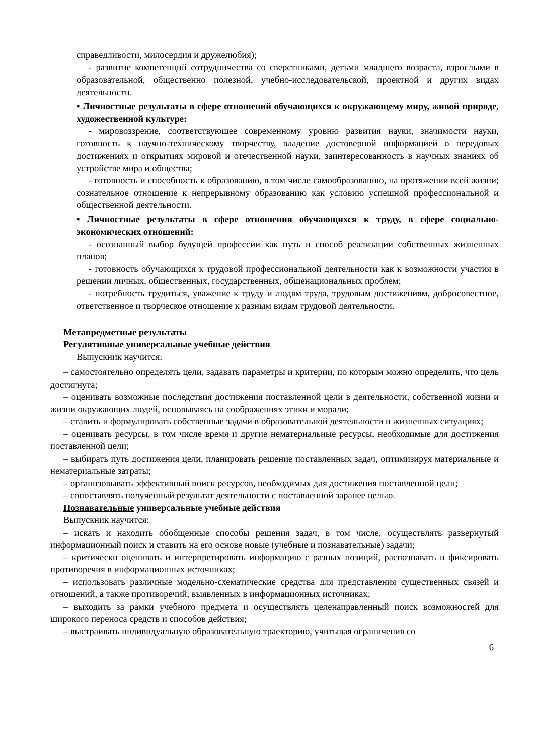справедливости, милосердия и дружелюбия);
- развитие компетенций сотрудничества со сверстниками, детьми младшего возраста, взрослыми в образовательной, общественно полезной, учебно-исследовательской, проектной и других видах деятельности.
• Личностные результаты в сфере отношений обучающихся к окружающему миру, живой природе, художественной культуре:
- мировоззрение, соответствующее современному уровню развития науки, значимости науки, готовность к научно-техническому творчеству, владение достоверной информацией о передовых достижениях и открытиях мировой и отечественной науки, заинтересованность в научных знаниях об устройстве мира и общества;
- готовность и способность к образованию, в том числе самообразованию, на протяжении всей жизни; сознательное отношение к непрерывному образованию как условию успешной профессиональной и общественной деятельности.
• Личностные результаты в сфере отношения обучающихся к труду, в сфере социально-экономических отношений:
- осознанный выбор будущей профессии как путь и способ реализации собственных жизненных планов;
- готовность обучающихся к трудовой профессиональной деятельности как к возможности участия в решении личных, общественных, государственных, общенациональных проблем;
- потребность трудиться, уважение к труду и людям труда, трудовым достижениям, добросовестное, ответственное и творческое отношение к разным видам трудовой деятельности.
Метапредметные результаты
Регулятивные универсальные учебные действия
Выпускник научится:
– самостоятельно определять цели, задавать параметры и критерии, по которым можно определить, что цель достигнута;
– оценивать возможные последствия достижения поставленной цели в деятельности, собственной жизни и жизни окружающих людей, основываясь на соображениях этики и морали;
– ставить и формулировать собственные задачи в образовательной деятельности и жизненных ситуациях;
– оценивать ресурсы, в том числе время и другие нематериальные ресурсы, необходимые для достижения поставленной цели;
– выбирать путь достижения цели, планировать решение поставленных задач, оптимизируя материальные и нематериальные затраты;
– организовывать эффективный поиск ресурсов, необходимых для достижения поставленной цели;
– сопоставлять полученный результат деятельности с поставленной заранее целью.
Познавательные универсальные учебные действия
Выпускник научится:
– искать и находить обобщенные способы решения задач, в том числе, осуществлять развернутый информационный поиск и ставить на его основе новые (учебные и познавательные) задачи;
– критически оценивать и интерпретировать информацию с разных позиций, распознавать и фиксировать противоречия в информационных источниках;
– использовать различные модельно-схематические средства для представления существенных связей и отношений, а также противоречий, выявленных в информационных источниках;
– выходить за рамки учебного предмета и осуществлять целенаправленный поиск возможностей для широкого переноса средств и способов действия;
– выстраивать индивидуальную образовательную траекторию, учитывая ограничения со
6